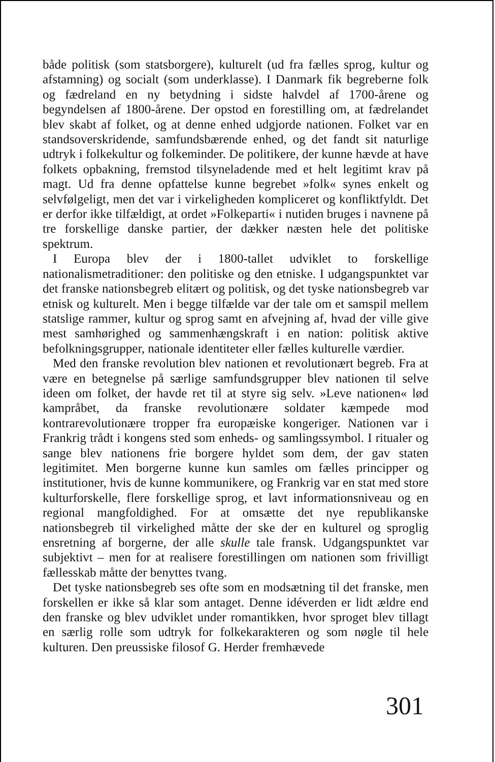både politisk (som statsborgere), kulturelt (ud fra fælles sprog, kultur og afstamning) og socialt (som underklasse). I Danmark fik begreberne folk og fædreland en ny betydning i sidste halvdel af 1700-årene og begyndelsen af 1800-årene. Der opstod en forestilling om, at fædrelandet blev skabt af folket, og at denne enhed udgjorde nationen. Folket var en standsoverskridende, samfundsbærende enhed, og det fandt sit naturlige udtryk i folkekultur og folkeminder. De politikere, der kunne hævde at have folkets opbakning, fremstod tilsyneladende med et helt legitimt krav på magt. Ud fra denne opfattelse kunne begrebet »folk« synes enkelt og selvfølgeligt, men det var i virkeligheden kompliceret og konfliktfyldt. Det er derfor ikke tilfældigt, at ordet »Folkeparti« i nutiden bruges i navnene på tre forskellige danske partier, der dækker næsten hele det politiske spektrum.
I Europa blev der i 1800-tallet udviklet to forskellige nationalismetraditioner: den politiske og den etniske. I udgangspunktet var det franske nationsbegreb elitært og politisk, og det tyske nationsbegreb var etnisk og kulturelt. Men i begge tilfælde var der tale om et samspil mellem statslige rammer, kultur og sprog samt en afvejning af, hvad der ville give mest samhørighed og sammenhængskraft i en nation: politisk aktive befolkningsgrupper, nationale identiteter eller fælles kulturelle værdier.
Med den franske revolution blev nationen et revolutionært begreb. Fra at være en betegnelse på særlige samfundsgrupper blev nationen til selve ideen om folket, der havde ret til at styre sig selv. »Leve nationen« lød kampråbet, da franske revolutionære soldater kæmpede mod kontrarevolutionære tropper fra europæiske kongeriger. Nationen var i Frankrig trådt i kongens sted som enheds- og samlingssymbol. I ritualer og sange blev nationens frie borgere hyldet som dem, der gav staten legitimitet. Men borgerne kunne kun samles om fælles principper og institutioner, hvis de kunne kommunikere, og Frankrig var en stat med store kulturforskelle, flere forskellige sprog, et lavt informationsniveau og en regional mangfoldighed. For at omsætte det nye republikanske nationsbegreb til virkelighed måtte der ske der en kulturel og sproglig ensretning af borgerne, der alle skulle tale fransk. Udgangspunktet var subjektivt – men for at realisere forestillingen om nationen som frivilligt fællesskab måtte der benyttes tvang.
Det tyske nationsbegreb ses ofte som en modsætning til det franske, men forskellen er ikke så klar som antaget. Denne idéverden er lidt ældre end den franske og blev udviklet under romantikken, hvor sproget blev tillagt en særlig rolle som udtryk for folkekarakteren og som nøgle til hele kulturen. Den preussiske filosof G. Herder fremhævede
301